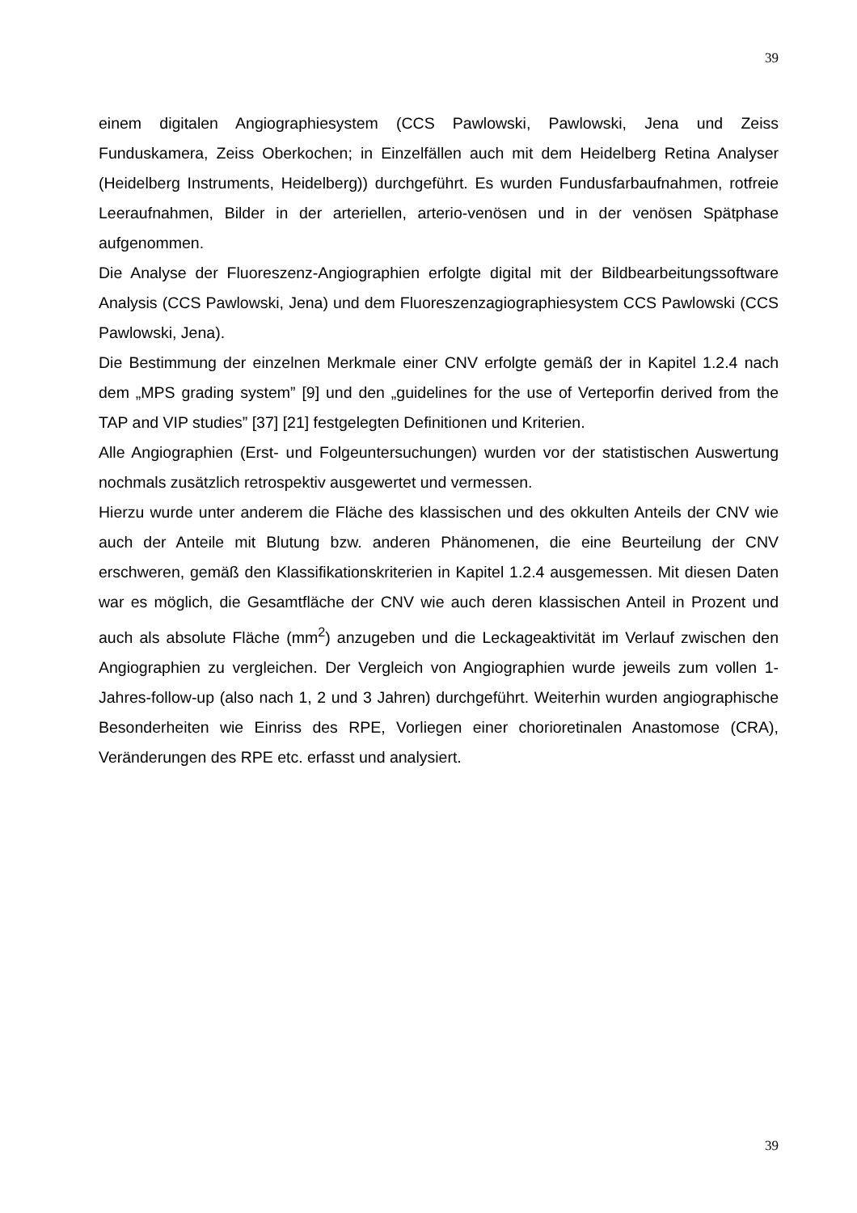39
einem digitalen Angiographiesystem (CCS Pawlowski, Pawlowski, Jena und Zeiss Funduskamera, Zeiss Oberkochen; in Einzelfällen auch mit dem Heidelberg Retina Analyser (Heidelberg Instruments, Heidelberg)) durchgeführt. Es wurden Fundusfarbaufnahmen, rotfreie Leeraufnahmen, Bilder in der arteriellen, arterio-venösen und in der venösen Spätphase aufgenommen.
Die Analyse der Fluoreszenz-Angiographien erfolgte digital mit der Bildbearbeitungssoftware Analysis (CCS Pawlowski, Jena) und dem Fluoreszenzagiographiesystem CCS Pawlowski (CCS Pawlowski, Jena).
Die Bestimmung der einzelnen Merkmale einer CNV erfolgte gemäß der in Kapitel 1.2.4 nach dem „MPS grading system” [9] und den „guidelines for the use of Verteporfin derived from the TAP and VIP studies” [37] [21] festgelegten Definitionen und Kriterien.
Alle Angiographien (Erst- und Folgeuntersuchungen) wurden vor der statistischen Auswertung nochmals zusätzlich retrospektiv ausgewertet und vermessen.
Hierzu wurde unter anderem die Fläche des klassischen und des okkulten Anteils der CNV wie auch der Anteile mit Blutung bzw. anderen Phänomenen, die eine Beurteilung der CNV erschweren, gemäß den Klassifikationskriterien in Kapitel 1.2.4 ausgemessen. Mit diesen Daten war es möglich, die Gesamtfläche der CNV wie auch deren klassischen Anteil in Prozent und auch als absolute Fläche (mm<sup>2</sup>) anzugeben und die Leckageaktivität im Verlauf zwischen den Angiographien zu vergleichen. Der Vergleich von Angiographien wurde jeweils zum vollen 1-Jahres-follow-up (also nach 1, 2 und 3 Jahren) durchgeführt. Weiterhin wurden angiographische Besonderheiten wie Einriss des RPE, Vorliegen einer chorioretinalen Anastomose (CRA), Veränderungen des RPE etc. erfasst und analysiert.
39